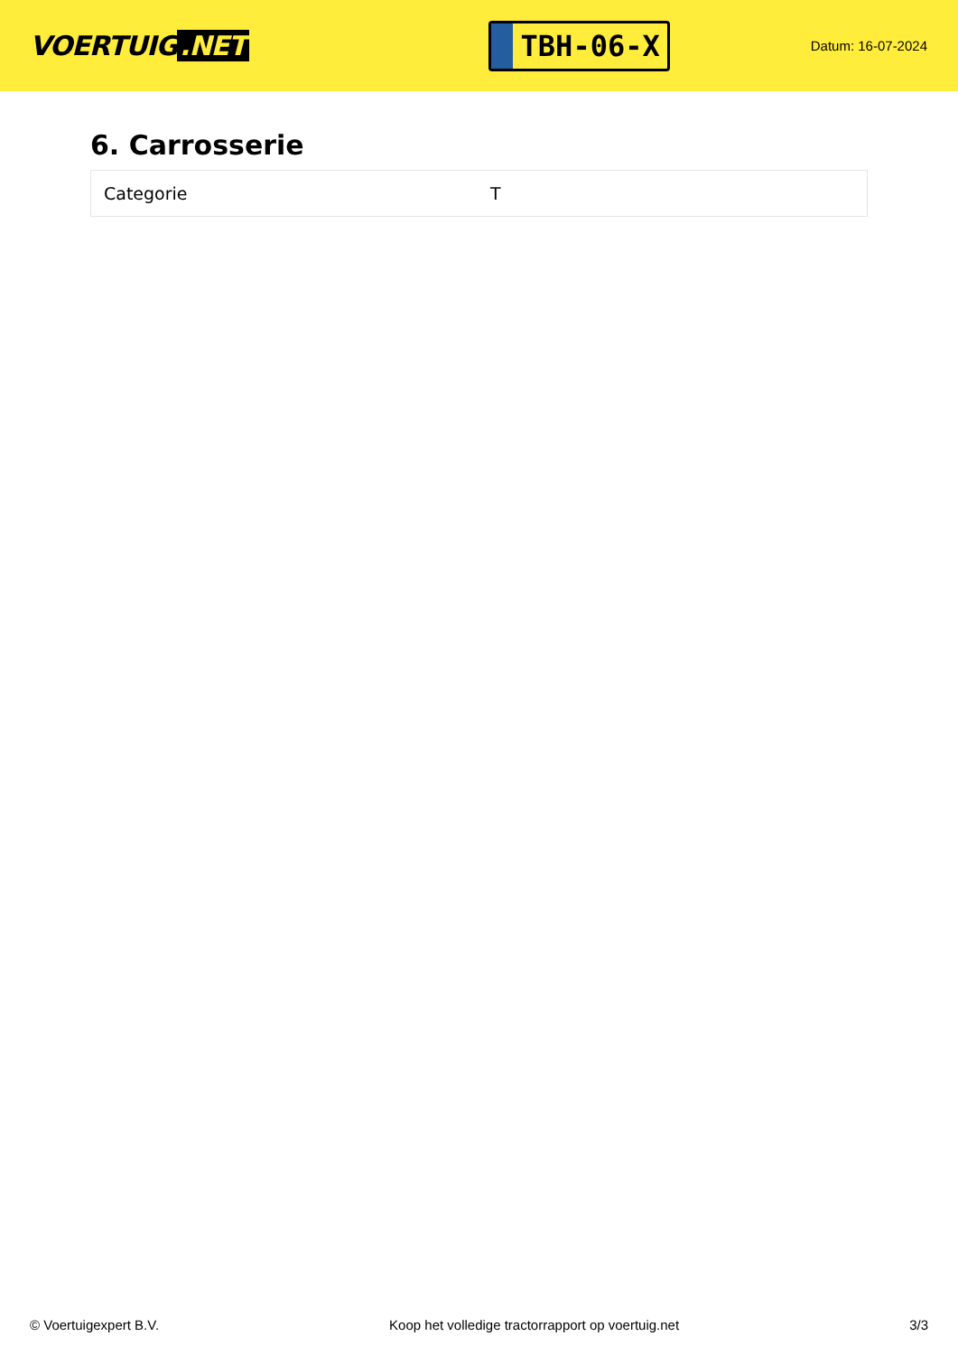VOERTUIG.NET
TBH-06-X
Datum: 16-07-2024
6. Carrosserie
| Categorie | T |
© Voertuigexpert B.V. Koop het volledige tractorrapport op voertuig.net 3/3